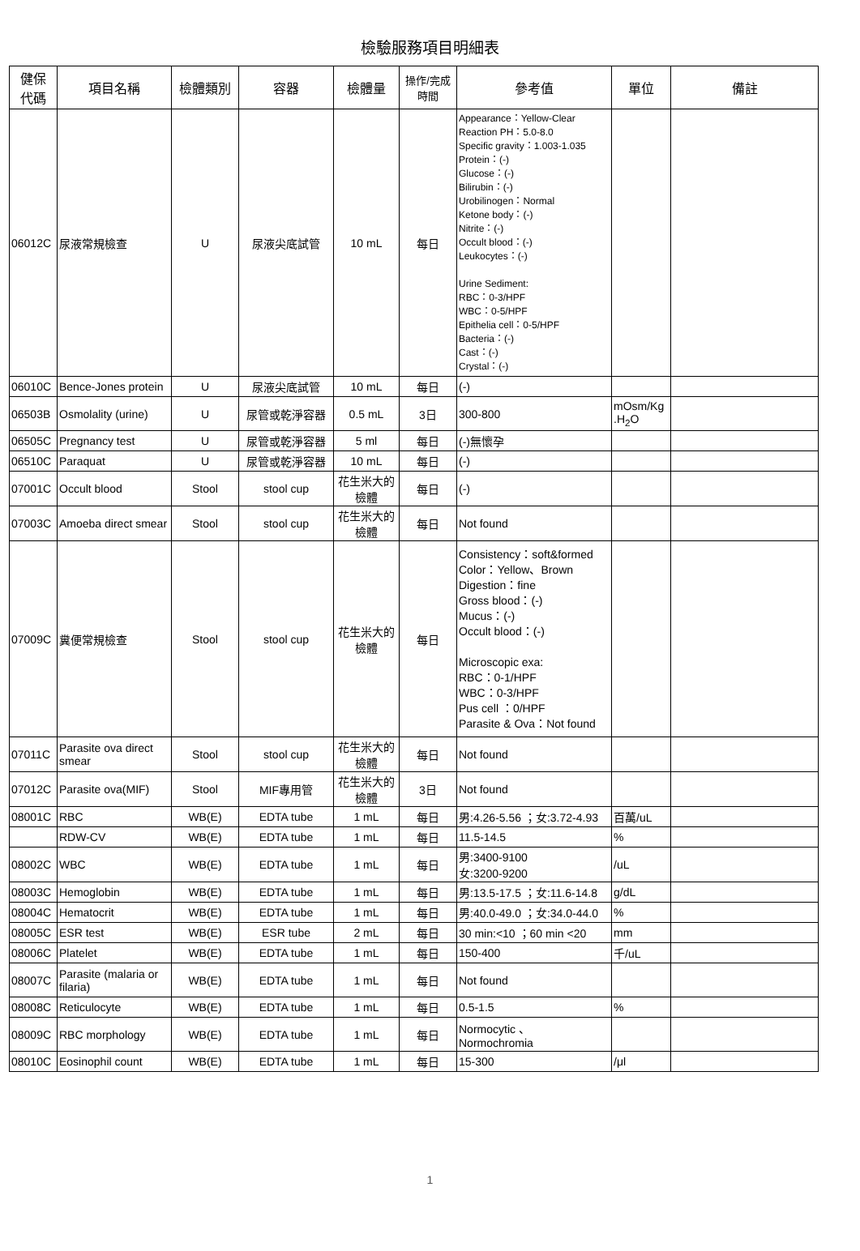檢驗服務項目明細表
| 健保 代碼 | 項目名稱 | 檢體類別 | 容器 | 檢體量 | 操作/完成 時間 | 參考值 | 單位 | 備註 |
| --- | --- | --- | --- | --- | --- | --- | --- | --- |
| 06012C | 尿液常規檢查 | U | 尿液尖底試管 | 10 mL | 每日 | Appearance：Yellow-Clear Reaction PH：5.0-8.0 Specific gravity：1.003-1.035 Protein：(-) Glucose：(-) Bilirubin：(-) Urobilinogen：Normal Ketone body：(-) Nitrite：(-) Occult blood：(-) Leukocytes：(-) Urine Sediment: RBC：0-3/HPF WBC：0-5/HPF Epithelia cell：0-5/HPF Bacteria：(-) Cast：(-) Crystal：(-) | | |
| 06010C | Bence-Jones protein | U | 尿液尖底試管 | 10 mL | 每日 | (-) | | |
| 06503B | Osmolality (urine) | U | 尿管或乾淨容器 | 0.5 mL | 3日 | 300-800 | mOsm/Kg .H<sub>2</sub>O | |
| 06505C | Pregnancy test | U | 尿管或乾淨容器 | 5 ml | 每日 | (-)無懷孕 | | |
| 06510C | Paraquat | U | 尿管或乾淨容器 | 10 mL | 每日 | (-) | | |
| 07001C | Occult blood | Stool | stool cup | 花生米大的 檢體 | 每日 | (-) | | |
| 07003C | Amoeba direct smear | Stool | stool cup | 花生米大的 檢體 | 每日 | Not found | | |
| 07009C | 糞便常規檢查 | Stool | stool cup | 花生米大的 檢體 | 每日 | Consistency：soft&formed Color：Yellow、Brown Digestion：fine Gross blood：(-) Mucus：(-) Occult blood：(-) Microscopic exa: RBC：0-1/HPF WBC：0-3/HPF Pus cell ：0/HPF Parasite & Ova：Not found | | |
| 07011C | Parasite ova direct smear | Stool | stool cup | 花生米大的 檢體 | 每日 | Not found | | |
| 07012C | Parasite ova(MIF) | Stool | MIF專用管 | 花生米大的 檢體 | 3日 | Not found | | |
| 08001C | RBC | WB(E) | EDTA tube | 1 mL | 每日 | 男:4.26-5.56 ；女:3.72-4.93 | 百萬/uL | |
| | RDW-CV | WB(E) | EDTA tube | 1 mL | 每日 | 11.5-14.5 | % | |
| 08002C | WBC | WB(E) | EDTA tube | 1 mL | 每日 | 男:3400-9100 女:3200-9200 | /uL | |
| 08003C | Hemoglobin | WB(E) | EDTA tube | 1 mL | 每日 | 男:13.5-17.5 ；女:11.6-14.8 | g/dL | |
| 08004C | Hematocrit | WB(E) | EDTA tube | 1 mL | 每日 | 男:40.0-49.0 ；女:34.0-44.0 | % | |
| 08005C | ESR test | WB(E) | ESR tube | 2 mL | 每日 | 30 min:<10 ；60 min <20 | mm | |
| 08006C | Platelet | WB(E) | EDTA tube | 1 mL | 每日 | 150-400 | 千/uL | |
| 08007C | Parasite (malaria or filaria) | WB(E) | EDTA tube | 1 mL | 每日 | Not found | | |
| 08008C | Reticulocyte | WB(E) | EDTA tube | 1 mL | 每日 | 0.5-1.5 | % | |
| 08009C | RBC morphology | WB(E) | EDTA tube | 1 mL | 每日 | Normocytic 、 Normochromia | | |
| 08010C | Eosinophil count | WB(E) | EDTA tube | 1 mL | 每日 | 15-300 | /μl | |
1